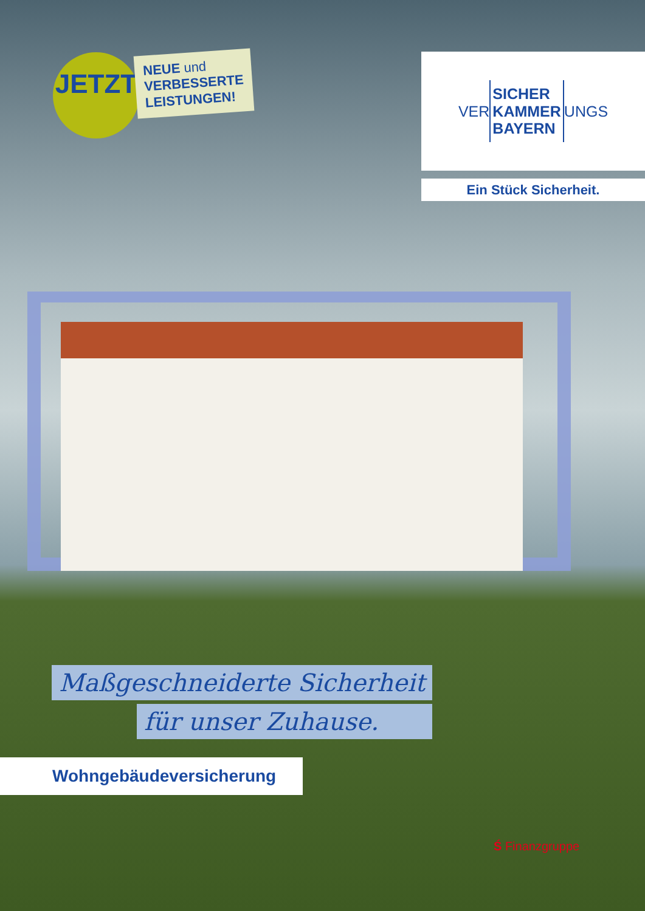JETZT
NEUE und
VERBESSERTE
LEISTUNGEN!
VER SICHER
KAMMER
BAYERN UNGS
Ein Stück Sicherheit.
Maßgeschneiderte Sicherheit
für unser Zuhause.
Wohngebäudeversicherung
Ś Finanzgruppe